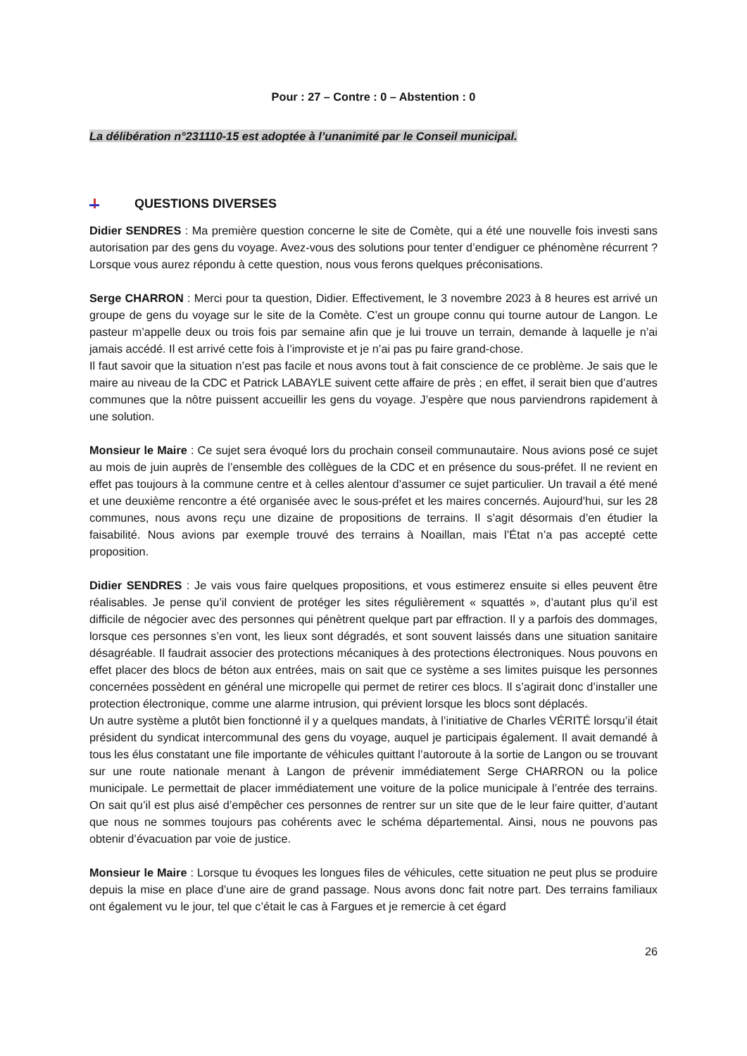Pour : 27 – Contre : 0 – Abstention : 0
La délibération n°231110-15 est adoptée à l’unanimité par le Conseil municipal.
QUESTIONS DIVERSES
Didier SENDRES : Ma première question concerne le site de Comète, qui a été une nouvelle fois investi sans autorisation par des gens du voyage. Avez-vous des solutions pour tenter d’endiguer ce phénomène récurrent ? Lorsque vous aurez répondu à cette question, nous vous ferons quelques préconisations.
Serge CHARRON : Merci pour ta question, Didier. Effectivement, le 3 novembre 2023 à 8 heures est arrivé un groupe de gens du voyage sur le site de la Comète. C’est un groupe connu qui tourne autour de Langon. Le pasteur m’appelle deux ou trois fois par semaine afin que je lui trouve un terrain, demande à laquelle je n’ai jamais accédé. Il est arrivé cette fois à l’improviste et je n’ai pas pu faire grand-chose.
Il faut savoir que la situation n’est pas facile et nous avons tout à fait conscience de ce problème. Je sais que le maire au niveau de la CDC et Patrick LABAYLE suivent cette affaire de près ; en effet, il serait bien que d’autres communes que la nôtre puissent accueillir les gens du voyage. J’espère que nous parviendrons rapidement à une solution.
Monsieur le Maire : Ce sujet sera évoqué lors du prochain conseil communautaire. Nous avions posé ce sujet au mois de juin auprès de l’ensemble des collègues de la CDC et en présence du sous-préfet. Il ne revient en effet pas toujours à la commune centre et à celles alentour d’assumer ce sujet particulier. Un travail a été mené et une deuxième rencontre a été organisée avec le sous-préfet et les maires concernés. Aujourd’hui, sur les 28 communes, nous avons reçu une dizaine de propositions de terrains. Il s’agit désormais d’en étudier la faisabilité. Nous avions par exemple trouvé des terrains à Noaillan, mais l’État n’a pas accepté cette proposition.
Didier SENDRES : Je vais vous faire quelques propositions, et vous estimerez ensuite si elles peuvent être réalisables. Je pense qu’il convient de protéger les sites régulièrement « squattés », d’autant plus qu’il est difficile de négocier avec des personnes qui pénètrent quelque part par effraction. Il y a parfois des dommages, lorsque ces personnes s’en vont, les lieux sont dégradés, et sont souvent laissés dans une situation sanitaire désagréable. Il faudrait associer des protections mécaniques à des protections électroniques. Nous pouvons en effet placer des blocs de béton aux entrées, mais on sait que ce système a ses limites puisque les personnes concernées possèdent en général une micropelle qui permet de retirer ces blocs. Il s’agirait donc d’installer une protection électronique, comme une alarme intrusion, qui prévient lorsque les blocs sont déplacés.
Un autre système a plutôt bien fonctionné il y a quelques mandats, à l’initiative de Charles VÉRITÉ lorsqu’il était président du syndicat intercommunal des gens du voyage, auquel je participais également. Il avait demandé à tous les élus constatant une file importante de véhicules quittant l’autoroute à la sortie de Langon ou se trouvant sur une route nationale menant à Langon de prévenir immédiatement Serge CHARRON ou la police municipale. Le permettait de placer immédiatement une voiture de la police municipale à l’entrée des terrains. On sait qu’il est plus aisé d’empêcher ces personnes de rentrer sur un site que de le leur faire quitter, d’autant que nous ne sommes toujours pas cohérents avec le schéma départemental. Ainsi, nous ne pouvons pas obtenir d’évacuation par voie de justice.
Monsieur le Maire : Lorsque tu évoques les longues files de véhicules, cette situation ne peut plus se produire depuis la mise en place d’une aire de grand passage. Nous avons donc fait notre part. Des terrains familiaux ont également vu le jour, tel que c’était le cas à Fargues et je remercie à cet égard
26